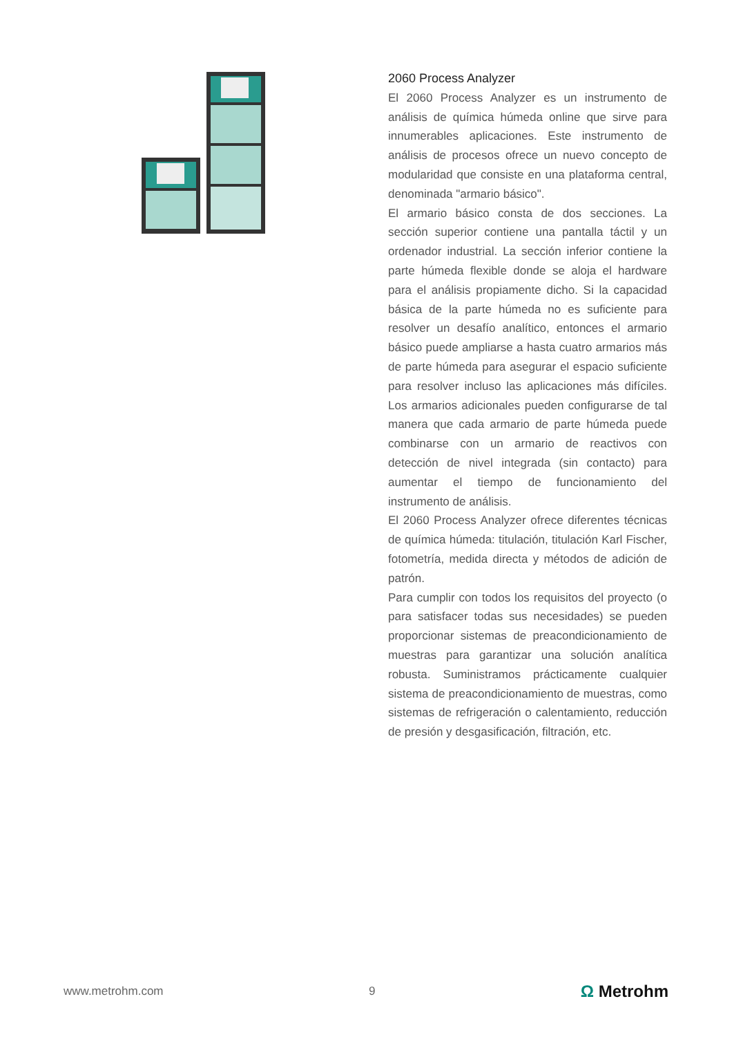2060 Process Analyzer
El 2060 Process Analyzer es un instrumento de análisis de química húmeda online que sirve para innumerables aplicaciones. Este instrumento de análisis de procesos ofrece un nuevo concepto de modularidad que consiste en una plataforma central, denominada "armario básico".
El armario básico consta de dos secciones. La sección superior contiene una pantalla táctil y un ordenador industrial. La sección inferior contiene la parte húmeda flexible donde se aloja el hardware para el análisis propiamente dicho. Si la capacidad básica de la parte húmeda no es suficiente para resolver un desafío analítico, entonces el armario básico puede ampliarse a hasta cuatro armarios más de parte húmeda para asegurar el espacio suficiente para resolver incluso las aplicaciones más difíciles. Los armarios adicionales pueden configurarse de tal manera que cada armario de parte húmeda puede combinarse con un armario de reactivos con detección de nivel integrada (sin contacto) para aumentar el tiempo de funcionamiento del instrumento de análisis.
El 2060 Process Analyzer ofrece diferentes técnicas de química húmeda: titulación, titulación Karl Fischer, fotometría, medida directa y métodos de adición de patrón.
Para cumplir con todos los requisitos del proyecto (o para satisfacer todas sus necesidades) se pueden proporcionar sistemas de preacondicionamiento de muestras para garantizar una solución analítica robusta. Suministramos prácticamente cualquier sistema de preacondicionamiento de muestras, como sistemas de refrigeración o calentamiento, reducción de presión y desgasificación, filtración, etc.
www.metrohm.com 9
Ω Metrohm